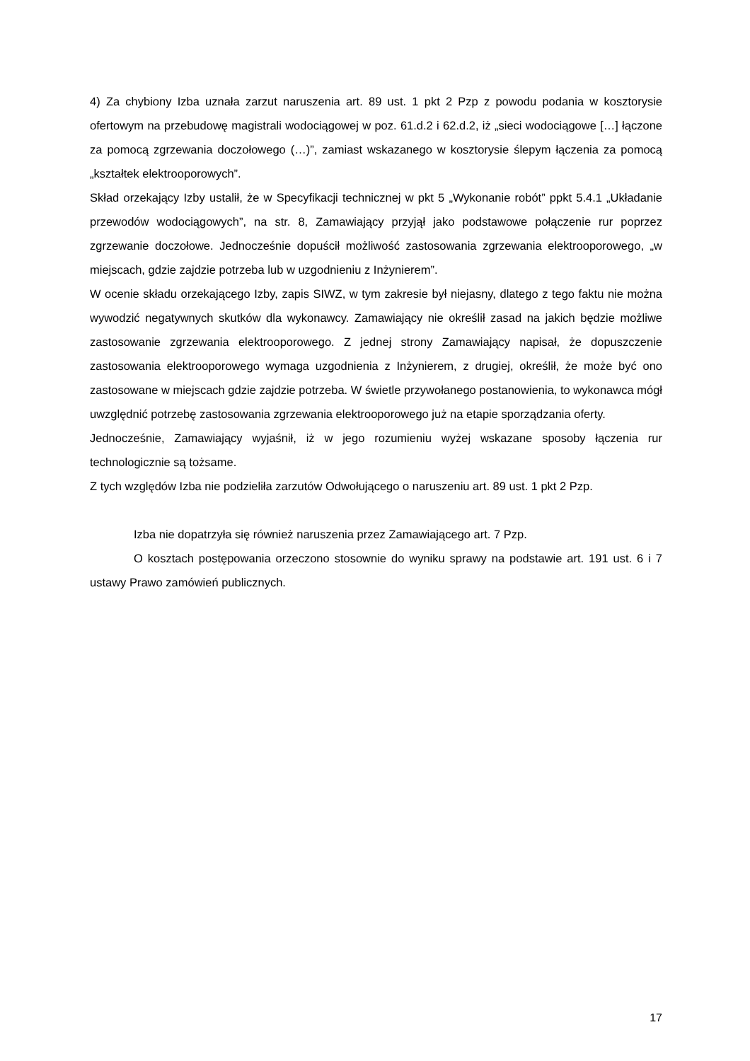4) Za chybiony Izba uznała zarzut naruszenia art. 89 ust. 1 pkt 2 Pzp z powodu podania w kosztorysie ofertowym na przebudowę magistrali wodociągowej w poz. 61.d.2 i 62.d.2, iż „sieci wodociągowe […] łączone za pomocą zgrzewania doczołowego (…)”, zamiast wskazanego w kosztorysie ślepym łączenia za pomocą „kształtek elektrooporowych”.
Skład orzekający Izby ustalił, że w Specyfikacji technicznej w pkt 5 „Wykonanie robót” ppkt 5.4.1 „Układanie przewodów wodociągowych”, na str. 8, Zamawiający przyjął jako podstawowe połączenie rur poprzez zgrzewanie doczołowe. Jednocześnie dopuścił możliwość zastosowania zgrzewania elektrooporowego, „w miejscach, gdzie zajdzie potrzeba lub w uzgodnieniu z Inżynierem”.
W ocenie składu orzekającego Izby, zapis SIWZ, w tym zakresie był niejasny, dlatego z tego faktu nie można wywodzić negatywnych skutków dla wykonawcy. Zamawiający nie określił zasad na jakich będzie możliwe zastosowanie zgrzewania elektrooporowego. Z jednej strony Zamawiający napisał, że dopuszczenie zastosowania elektrooporowego wymaga uzgodnienia z Inżynierem, z drugiej, określił, że może być ono zastosowane w miejscach gdzie zajdzie potrzeba. W świetle przywołanego postanowienia, to wykonawca mógł uwzględnić potrzebę zastosowania zgrzewania elektrooporowego już na etapie sporządzania oferty.
Jednocześnie, Zamawiający wyjaśnił, iż w jego rozumieniu wyżej wskazane sposoby łączenia rur technologicznie są tożsame.
Z tych względów Izba nie podzieliła zarzutów Odwołującego o naruszeniu art. 89 ust. 1 pkt 2 Pzp.
Izba nie dopatrzyła się również naruszenia przez Zamawiającego art. 7 Pzp.
O kosztach postępowania orzeczono stosownie do wyniku sprawy na podstawie art. 191 ust. 6 i 7 ustawy Prawo zamówień publicznych.
17